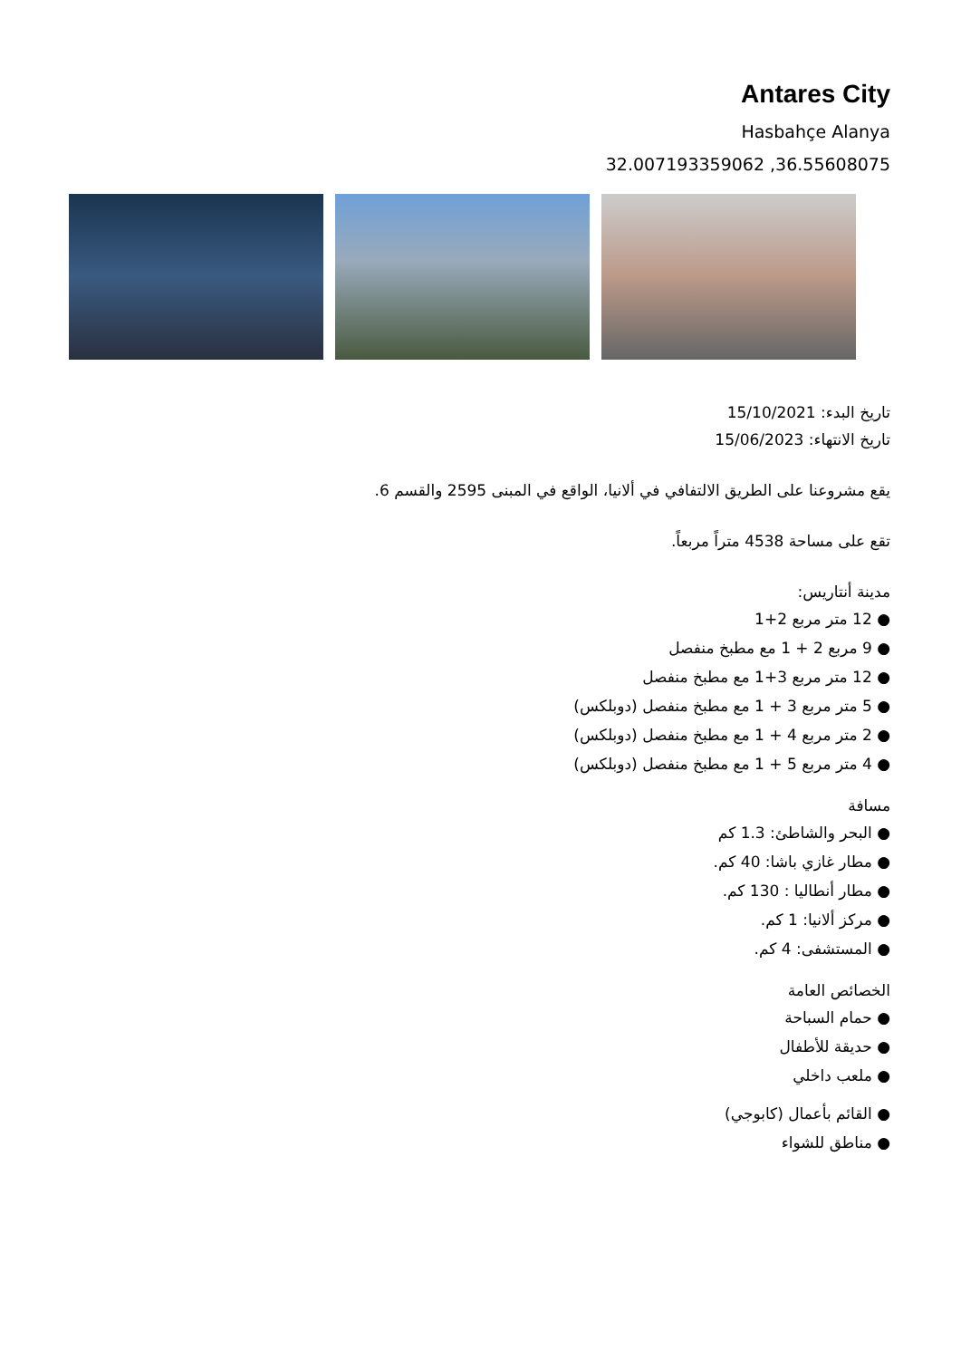Antares City
Hasbahçe Alanya
32.007193359062 ,36.55608075
تاريخ البدء: 15/10/2021
تاريخ الانتهاء: 15/06/2023
يقع مشروعنا على الطريق الالتفافي في ألانيا، الواقع في المبنى 2595 والقسم 6.
تقع على مساحة 4538 متراً مربعاً.
مدينة أنتاريس:
● 12 متر مربع 2+1
● 9 مربع 2 + 1 مع مطبخ منفصل
● 12 متر مربع 3+1 مع مطبخ منفصل
● 5 متر مربع 3 + 1 مع مطبخ منفصل (دوبلكس)
● 2 متر مربع 4 + 1 مع مطبخ منفصل (دوبلكس)
● 4 متر مربع 5 + 1 مع مطبخ منفصل (دوبلكس)
مسافة
● البحر والشاطئ: 1.3 كم
● مطار غازي باشا: 40 كم.
● مطار أنطاليا : 130 كم.
● مركز ألانيا: 1 كم.
● المستشفى: 4 كم.
الخصائص العامة
● حمام السباحة
● حديقة للأطفال
● ملعب داخلي
● القائم بأعمال (كابوجي)
● مناطق للشواء